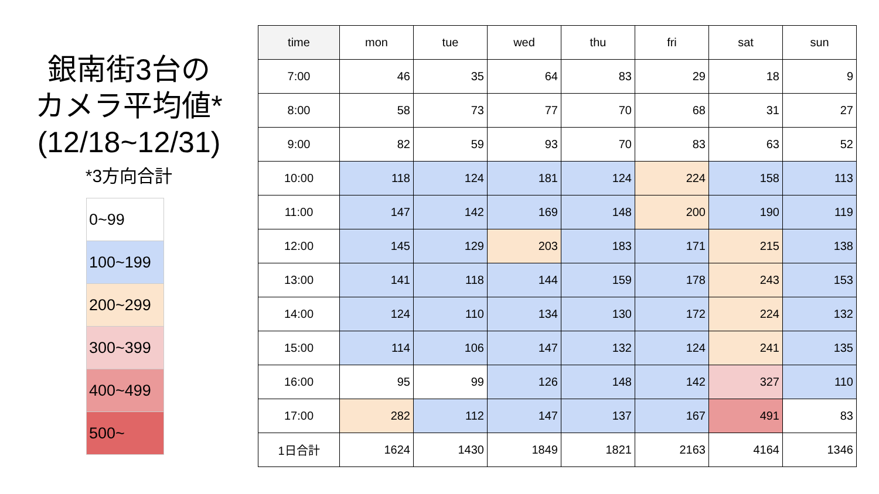銀南街3台の
カメラ平均値*
(12/18~12/31)
*3方向合計
| 0~99 |
| 100~199 |
| 200~299 |
| 300~399 |
| 400~499 |
| 500~ |
| time | mon | tue | wed | thu | fri | sat | sun |
| --- | --- | --- | --- | --- | --- | --- | --- |
| 7:00 | 46 | 35 | 64 | 83 | 29 | 18 | 9 |
| 8:00 | 58 | 73 | 77 | 70 | 68 | 31 | 27 |
| 9:00 | 82 | 59 | 93 | 70 | 83 | 63 | 52 |
| 10:00 | 118 | 124 | 181 | 124 | 224 | 158 | 113 |
| 11:00 | 147 | 142 | 169 | 148 | 200 | 190 | 119 |
| 12:00 | 145 | 129 | 203 | 183 | 171 | 215 | 138 |
| 13:00 | 141 | 118 | 144 | 159 | 178 | 243 | 153 |
| 14:00 | 124 | 110 | 134 | 130 | 172 | 224 | 132 |
| 15:00 | 114 | 106 | 147 | 132 | 124 | 241 | 135 |
| 16:00 | 95 | 99 | 126 | 148 | 142 | 327 | 110 |
| 17:00 | 282 | 112 | 147 | 137 | 167 | 491 | 83 |
| 1日合計 | 1624 | 1430 | 1849 | 1821 | 2163 | 4164 | 1346 |